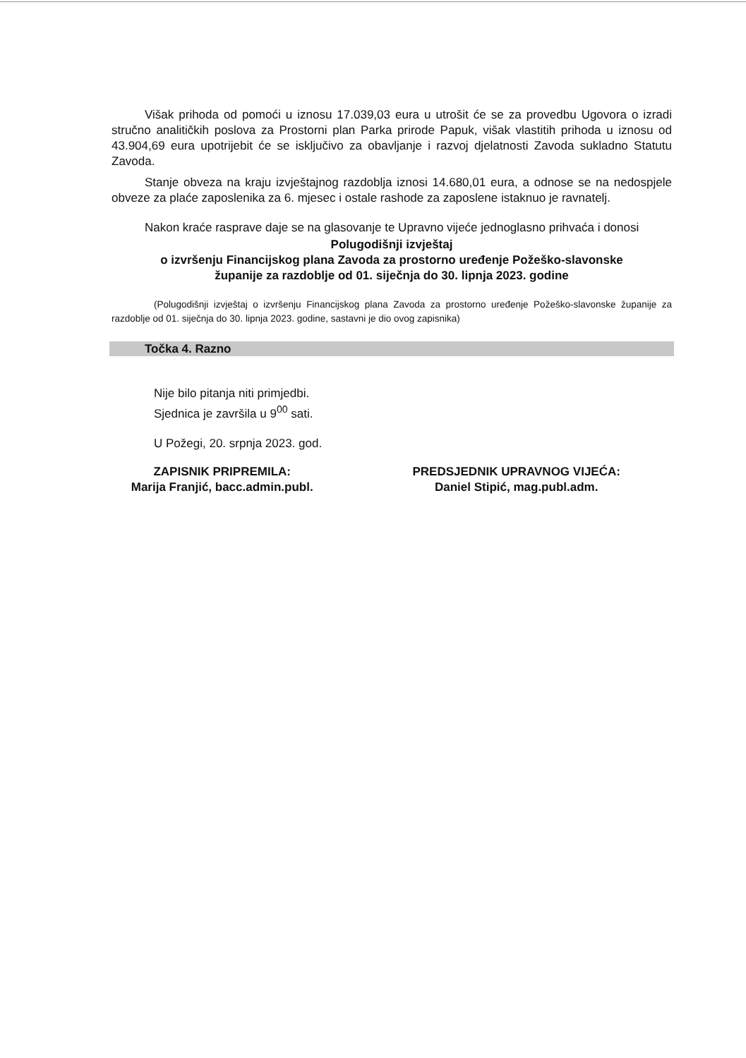Višak prihoda od pomoći u iznosu 17.039,03 eura u utrošit će se za provedbu Ugovora o izradi stručno analitičkih poslova za Prostorni plan Parka prirode Papuk, višak vlastitih prihoda u iznosu od 43.904,69 eura upotrijebit će se isključivo za obavljanje i razvoj djelatnosti Zavoda sukladno Statutu Zavoda.
Stanje obveza na kraju izvještajnog razdoblja iznosi 14.680,01 eura, a odnose se na nedospjele obveze za plaće zaposlenika za 6. mjesec i ostale rashode za zaposlene istaknuo je ravnatelj.
Nakon kraće rasprave daje se na glasovanje te Upravno vijeće jednoglasno prihvaća i donosi
Polugodišnji izvještaj
o izvršenju Financijskog plana Zavoda za prostorno uređenje Požeško-slavonske
županije za razdoblje od 01. siječnja do 30. lipnja 2023. godine
(Polugodišnji izvještaj o izvršenju Financijskog plana Zavoda za prostorno uređenje Požeško-slavonske županije za razdoblje od 01. siječnja do 30. lipnja 2023. godine, sastavni je dio ovog zapisnika)
Točka 4. Razno
Nije bilo pitanja niti primjedbi.
Sjednica je završila u 9<sup>00</sup> sati.
U Požegi, 20. srpnja 2023. god.
ZAPISNIK PRIPREMILA:
Marija Franjić, bacc.admin.publ.
PREDSJEDNIK UPRAVNOG VIJEĆA:
Daniel Stipić, mag.publ.adm.